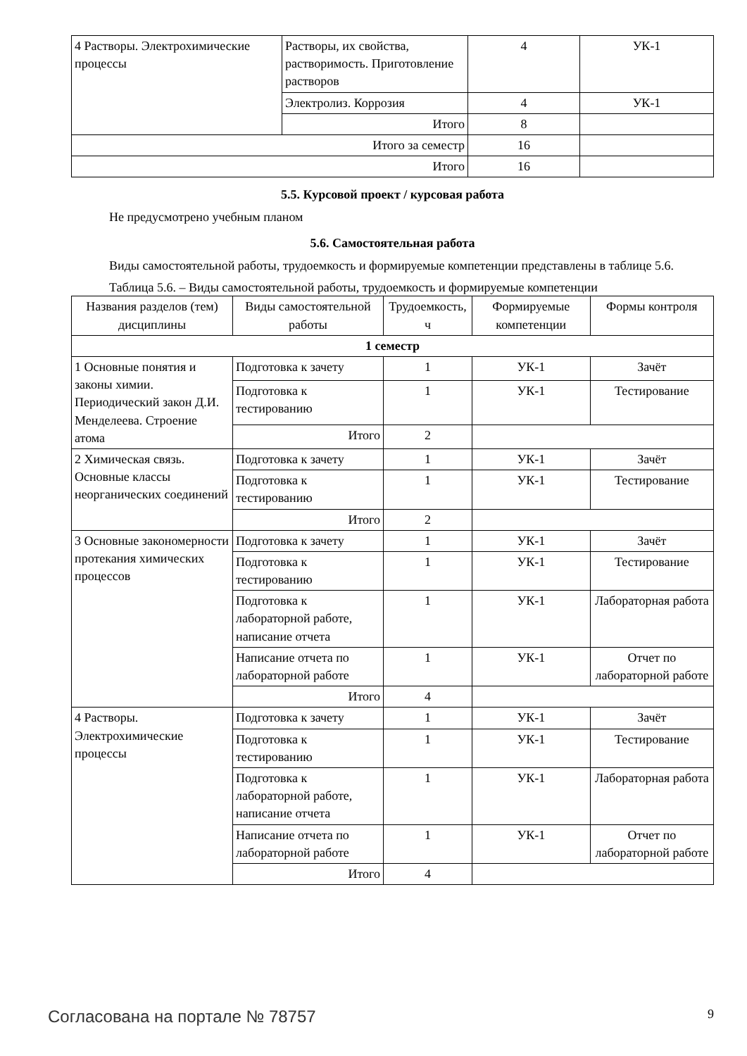| 4 Растворы. Электрохимические процессы | Растворы, их свойства, растворимость. Приготовление растворов | 4 | УК-1 |
| | Электролиз. Коррозия | 4 | УК-1 |
| | Итого | 8 | |
| Итого за семестр | | 16 | |
| Итого | | 16 | |
5.5. Курсовой проект / курсовая работа
Не предусмотрено учебным планом
5.6. Самостоятельная работа
Виды самостоятельной работы, трудоемкость и формируемые компетенции представлены в таблице 5.6.
Таблица 5.6. – Виды самостоятельной работы, трудоемкость и формируемые компетенции
| Названия разделов (тем) дисциплины | Виды самостоятельной работы | Трудоемкость, ч | Формируемые компетенции | Формы контроля |
| --- | --- | --- | --- | --- |
| 1 семестр | | | | |
| 1 Основные понятия и законы химии. Периодический закон Д.И. Менделеева. Строение атома | Подготовка к зачету | 1 | УК-1 | Зачёт |
| | Подготовка к тестированию | 1 | УК-1 | Тестирование |
| | Итого | 2 | | |
| 2 Химическая связь. Основные классы неорганических соединений | Подготовка к зачету | 1 | УК-1 | Зачёт |
| | Подготовка к тестированию | 1 | УК-1 | Тестирование |
| | Итого | 2 | | |
| 3 Основные закономерности протекания химических процессов | Подготовка к зачету | 1 | УК-1 | Зачёт |
| | Подготовка к тестированию | 1 | УК-1 | Тестирование |
| | Подготовка к лабораторной работе, написание отчета | 1 | УК-1 | Лабораторная работа |
| | Написание отчета по лабораторной работе | 1 | УК-1 | Отчет по лабораторной работе |
| | Итого | 4 | | |
| 4 Растворы. Электрохимические процессы | Подготовка к зачету | 1 | УК-1 | Зачёт |
| | Подготовка к тестированию | 1 | УК-1 | Тестирование |
| | Подготовка к лабораторной работе, написание отчета | 1 | УК-1 | Лабораторная работа |
| | Написание отчета по лабораторной работе | 1 | УК-1 | Отчет по лабораторной работе |
| | Итого | 4 | | |
Согласована на портале № 78757 9